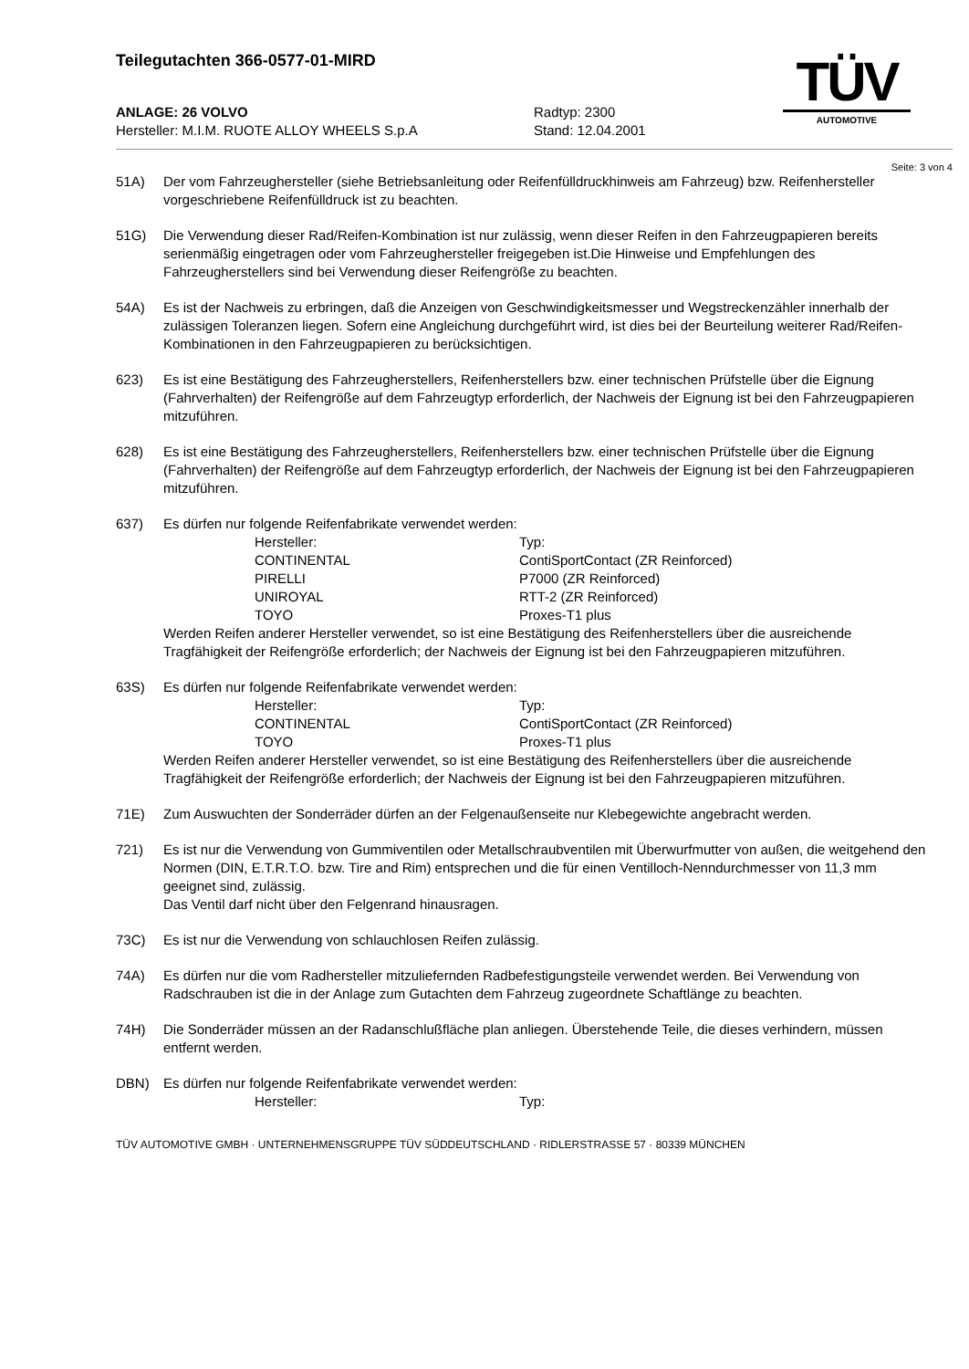Teilegutachten 366-0577-01-MIRD
TÜV
AUTOMOTIVE
ANLAGE: 26 VOLVO
Hersteller: M.I.M. RUOTE ALLOY WHEELS S.p.A
Radtyp: 2300
Stand: 12.04.2001
Seite: 3 von 4
51A) Der vom Fahrzeughersteller (siehe Betriebsanleitung oder Reifenfülldruckhinweis am Fahrzeug) bzw. Reifenhersteller vorgeschriebene Reifenfülldruck ist zu beachten.
51G) Die Verwendung dieser Rad/Reifen-Kombination ist nur zulässig, wenn dieser Reifen in den Fahrzeugpapieren bereits serienmäßig eingetragen oder vom Fahrzeughersteller freigegeben ist.Die Hinweise und Empfehlungen des Fahrzeugherstellers sind bei Verwendung dieser Reifengröße zu beachten.
54A) Es ist der Nachweis zu erbringen, daß die Anzeigen von Geschwindigkeitsmesser und Wegstreckenzähler innerhalb der zulässigen Toleranzen liegen. Sofern eine Angleichung durchgeführt wird, ist dies bei der Beurteilung weiterer Rad/Reifen-Kombinationen in den Fahrzeugpapieren zu berücksichtigen.
623) Es ist eine Bestätigung des Fahrzeugherstellers, Reifenherstellers bzw. einer technischen Prüfstelle über die Eignung (Fahrverhalten) der Reifengröße auf dem Fahrzeugtyp erforderlich, der Nachweis der Eignung ist bei den Fahrzeugpapieren mitzuführen.
628) Es ist eine Bestätigung des Fahrzeugherstellers, Reifenherstellers bzw. einer technischen Prüfstelle über die Eignung (Fahrverhalten) der Reifengröße auf dem Fahrzeugtyp erforderlich, der Nachweis der Eignung ist bei den Fahrzeugpapieren mitzuführen.
637) Es dürfen nur folgende Reifenfabrikate verwendet werden:
| Hersteller: | Typ: |
| CONTINENTAL | ContiSportContact (ZR Reinforced) |
| PIRELLI | P7000 (ZR Reinforced) |
| UNIROYAL | RTT-2 (ZR Reinforced) |
| TOYO | Proxes-T1 plus |
Werden Reifen anderer Hersteller verwendet, so ist eine Bestätigung des Reifenherstellers über die ausreichende Tragfähigkeit der Reifengröße erforderlich; der Nachweis der Eignung ist bei den Fahrzeugpapieren mitzuführen.
63S) Es dürfen nur folgende Reifenfabrikate verwendet werden:
| Hersteller: | Typ: |
| CONTINENTAL | ContiSportContact (ZR Reinforced) |
| TOYO | Proxes-T1 plus |
Werden Reifen anderer Hersteller verwendet, so ist eine Bestätigung des Reifenherstellers über die ausreichende Tragfähigkeit der Reifengröße erforderlich; der Nachweis der Eignung ist bei den Fahrzeugpapieren mitzuführen.
71E) Zum Auswuchten der Sonderräder dürfen an der Felgenaußenseite nur Klebegewichte angebracht werden.
721) Es ist nur die Verwendung von Gummiventilen oder Metallschraubventilen mit Überwurfmutter von außen, die weitgehend den Normen (DIN, E.T.R.T.O. bzw. Tire and Rim) entsprechen und die für einen Ventilloch-Nenndurchmesser von 11,3 mm geeignet sind, zulässig.
Das Ventil darf nicht über den Felgenrand hinausragen.
73C) Es ist nur die Verwendung von schlauchlosen Reifen zulässig.
74A) Es dürfen nur die vom Radhersteller mitzuliefernden Radbefestigungsteile verwendet werden. Bei Verwendung von Radschrauben ist die in der Anlage zum Gutachten dem Fahrzeug zugeordnete Schaftlänge zu beachten.
74H) Die Sonderräder müssen an der Radanschlußfläche plan anliegen. Überstehende Teile, die dieses verhindern, müssen entfernt werden.
DBN) Es dürfen nur folgende Reifenfabrikate verwendet werden:
| Hersteller: | Typ: |
TÜV AUTOMOTIVE GMBH · UNTERNEHMENSGRUPPE TÜV SÜDDEUTSCHLAND · RIDLERSTRASSE 57 · 80339 MÜNCHEN